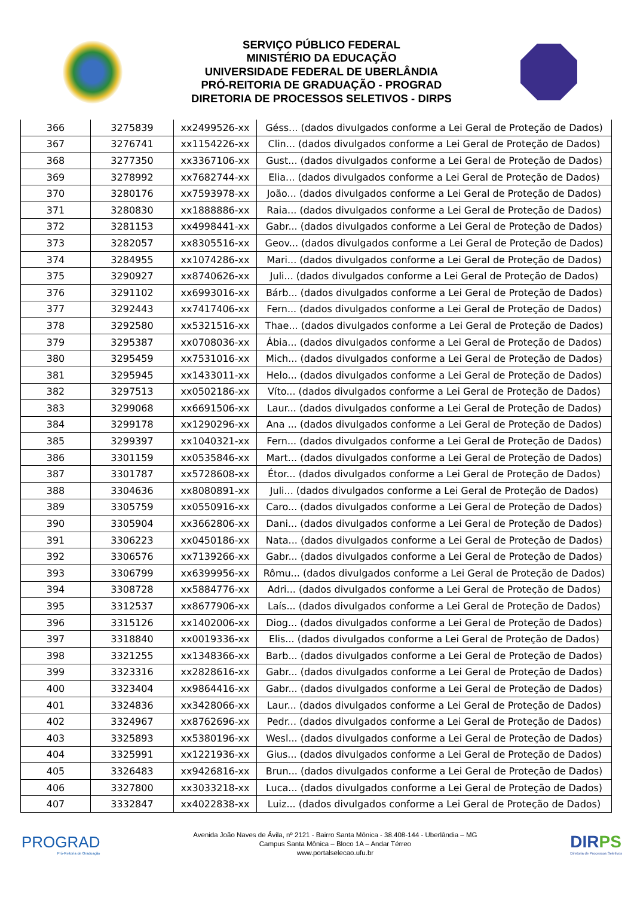SERVIÇO PÚBLICO FEDERAL
MINISTÉRIO DA EDUCAÇÃO
UNIVERSIDADE FEDERAL DE UBERLÂNDIA
PRÓ-REITORIA DE GRADUAÇÃO - PROGRAD
DIRETORIA DE PROCESSOS SELETIVOS - DIRPS
| 366 | 3275839 | xx2499526-xx | Géss... (dados divulgados conforme a Lei Geral de Proteção de Dados) |
| 367 | 3276741 | xx1154226-xx | Clin... (dados divulgados conforme a Lei Geral de Proteção de Dados) |
| 368 | 3277350 | xx3367106-xx | Gust... (dados divulgados conforme a Lei Geral de Proteção de Dados) |
| 369 | 3278992 | xx7682744-xx | Elia... (dados divulgados conforme a Lei Geral de Proteção de Dados) |
| 370 | 3280176 | xx7593978-xx | João... (dados divulgados conforme a Lei Geral de Proteção de Dados) |
| 371 | 3280830 | xx1888886-xx | Raia... (dados divulgados conforme a Lei Geral de Proteção de Dados) |
| 372 | 3281153 | xx4998441-xx | Gabr... (dados divulgados conforme a Lei Geral de Proteção de Dados) |
| 373 | 3282057 | xx8305516-xx | Geov... (dados divulgados conforme a Lei Geral de Proteção de Dados) |
| 374 | 3284955 | xx1074286-xx | Mari... (dados divulgados conforme a Lei Geral de Proteção de Dados) |
| 375 | 3290927 | xx8740626-xx | Juli... (dados divulgados conforme a Lei Geral de Proteção de Dados) |
| 376 | 3291102 | xx6993016-xx | Bárb... (dados divulgados conforme a Lei Geral de Proteção de Dados) |
| 377 | 3292443 | xx7417406-xx | Fern... (dados divulgados conforme a Lei Geral de Proteção de Dados) |
| 378 | 3292580 | xx5321516-xx | Thae... (dados divulgados conforme a Lei Geral de Proteção de Dados) |
| 379 | 3295387 | xx0708036-xx | Ábia... (dados divulgados conforme a Lei Geral de Proteção de Dados) |
| 380 | 3295459 | xx7531016-xx | Mich... (dados divulgados conforme a Lei Geral de Proteção de Dados) |
| 381 | 3295945 | xx1433011-xx | Helo... (dados divulgados conforme a Lei Geral de Proteção de Dados) |
| 382 | 3297513 | xx0502186-xx | Víto... (dados divulgados conforme a Lei Geral de Proteção de Dados) |
| 383 | 3299068 | xx6691506-xx | Laur... (dados divulgados conforme a Lei Geral de Proteção de Dados) |
| 384 | 3299178 | xx1290296-xx | Ana ... (dados divulgados conforme a Lei Geral de Proteção de Dados) |
| 385 | 3299397 | xx1040321-xx | Fern... (dados divulgados conforme a Lei Geral de Proteção de Dados) |
| 386 | 3301159 | xx0535846-xx | Mart... (dados divulgados conforme a Lei Geral de Proteção de Dados) |
| 387 | 3301787 | xx5728608-xx | Étor... (dados divulgados conforme a Lei Geral de Proteção de Dados) |
| 388 | 3304636 | xx8080891-xx | Juli... (dados divulgados conforme a Lei Geral de Proteção de Dados) |
| 389 | 3305759 | xx0550916-xx | Caro... (dados divulgados conforme a Lei Geral de Proteção de Dados) |
| 390 | 3305904 | xx3662806-xx | Dani... (dados divulgados conforme a Lei Geral de Proteção de Dados) |
| 391 | 3306223 | xx0450186-xx | Nata... (dados divulgados conforme a Lei Geral de Proteção de Dados) |
| 392 | 3306576 | xx7139266-xx | Gabr... (dados divulgados conforme a Lei Geral de Proteção de Dados) |
| 393 | 3306799 | xx6399956-xx | Rômu... (dados divulgados conforme a Lei Geral de Proteção de Dados) |
| 394 | 3308728 | xx5884776-xx | Adri... (dados divulgados conforme a Lei Geral de Proteção de Dados) |
| 395 | 3312537 | xx8677906-xx | Laís... (dados divulgados conforme a Lei Geral de Proteção de Dados) |
| 396 | 3315126 | xx1402006-xx | Diog... (dados divulgados conforme a Lei Geral de Proteção de Dados) |
| 397 | 3318840 | xx0019336-xx | Elis... (dados divulgados conforme a Lei Geral de Proteção de Dados) |
| 398 | 3321255 | xx1348366-xx | Barb... (dados divulgados conforme a Lei Geral de Proteção de Dados) |
| 399 | 3323316 | xx2828616-xx | Gabr... (dados divulgados conforme a Lei Geral de Proteção de Dados) |
| 400 | 3323404 | xx9864416-xx | Gabr... (dados divulgados conforme a Lei Geral de Proteção de Dados) |
| 401 | 3324836 | xx3428066-xx | Laur... (dados divulgados conforme a Lei Geral de Proteção de Dados) |
| 402 | 3324967 | xx8762696-xx | Pedr... (dados divulgados conforme a Lei Geral de Proteção de Dados) |
| 403 | 3325893 | xx5380196-xx | Wesl... (dados divulgados conforme a Lei Geral de Proteção de Dados) |
| 404 | 3325991 | xx1221936-xx | Gius... (dados divulgados conforme a Lei Geral de Proteção de Dados) |
| 405 | 3326483 | xx9426816-xx | Brun... (dados divulgados conforme a Lei Geral de Proteção de Dados) |
| 406 | 3327800 | xx3033218-xx | Luca... (dados divulgados conforme a Lei Geral de Proteção de Dados) |
| 407 | 3332847 | xx4022838-xx | Luiz... (dados divulgados conforme a Lei Geral de Proteção de Dados) |
PROGRAD
Pró-Reitoria de Graduação
Avenida João Naves de Ávila, nº 2121 - Bairro Santa Mônica - 38.408-144 - Uberlândia – MG
Campus Santa Mônica – Bloco 1A – Andar Térreo
www.portalselecao.ufu.br
DIRPS
Diretoria de Processos Seletivos